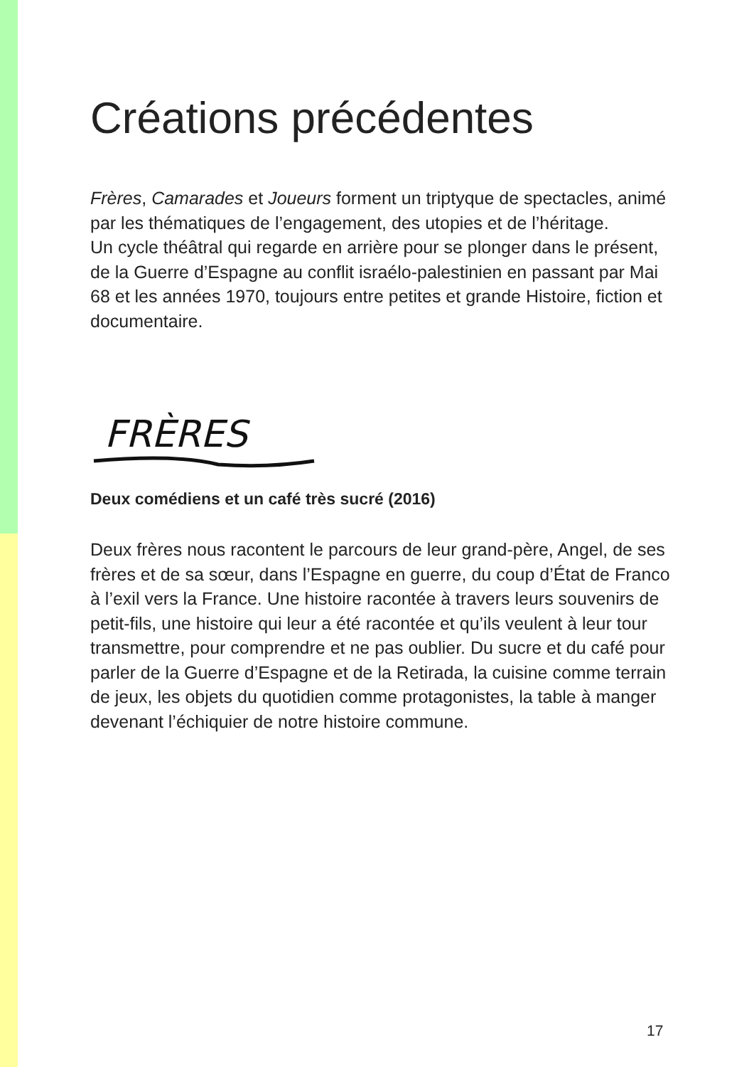Créations précédentes
Frères, Camarades et Joueurs forment un triptyque de spectacles, animé par les thématiques de l’engagement, des utopies et de l’héritage.
Un cycle théâtral qui regarde en arrière pour se plonger dans le présent, de la Guerre d’Espagne au conflit israélo-palestinien en passant par Mai 68 et les années 1970, toujours entre petites et grande Histoire, fiction et documentaire.
FRÈRES
Deux comédiens et un café très sucré (2016)
Deux frères nous racontent le parcours de leur grand-père, Angel, de ses frères et de sa sœur, dans l’Espagne en guerre, du coup d’État de Franco à l’exil vers la France. Une histoire racontée à travers leurs souvenirs de petit-fils, une histoire qui leur a été racontée et qu’ils veulent à leur tour transmettre, pour comprendre et ne pas oublier. Du sucre et du café pour parler de la Guerre d’Espagne et de la Retirada, la cuisine comme terrain de jeux, les objets du quotidien comme protagonistes, la table à manger devenant l’échiquier de notre histoire commune.
17